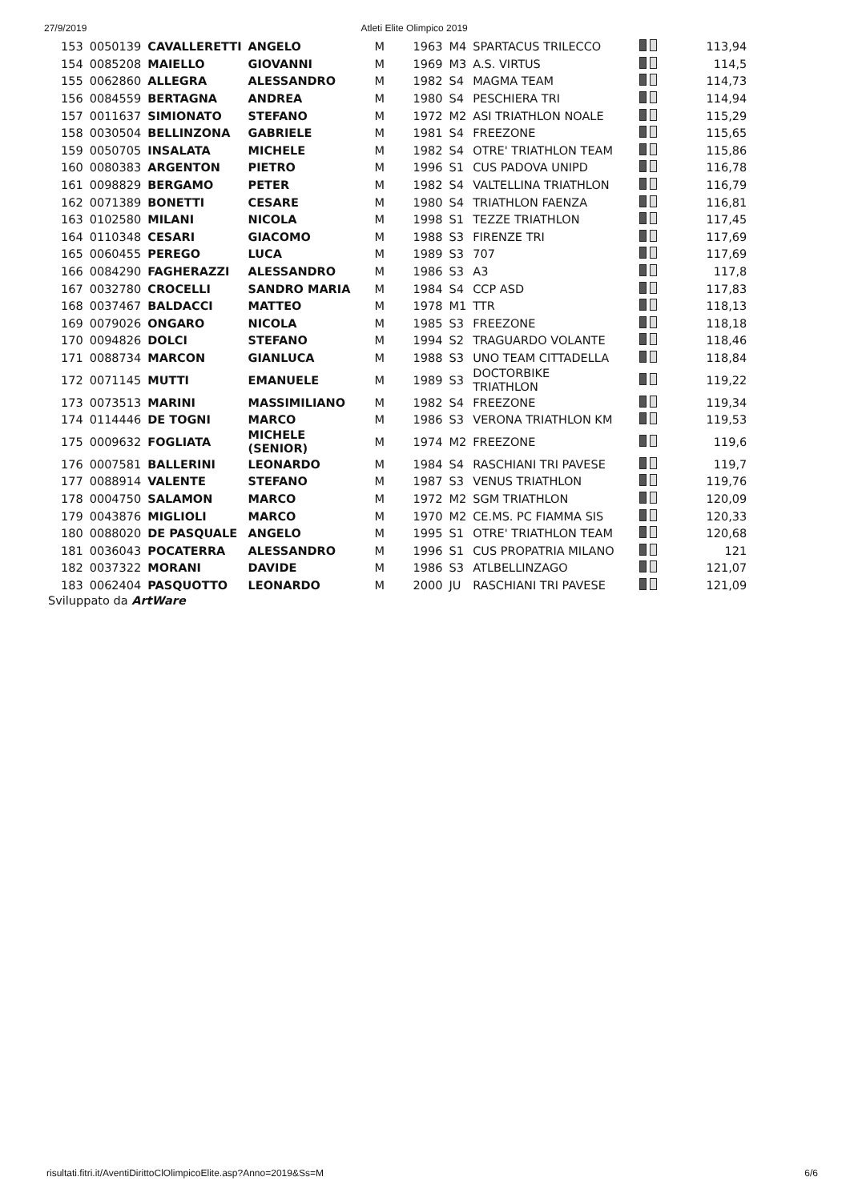27/9/2019 Atleti Elite Olimpico 2019
| 153 | 0050139 | CAVALLERETTI | ANGELO | M | 1963 | M4 | SPARTACUS TRILECCO | | 113,94 |
| 154 | 0085208 | MAIELLO | GIOVANNI | M | 1969 | M3 | A.S. VIRTUS | | 114,5 |
| 155 | 0062860 | ALLEGRA | ALESSANDRO | M | 1982 | S4 | MAGMA TEAM | | 114,73 |
| 156 | 0084559 | BERTAGNA | ANDREA | M | 1980 | S4 | PESCHIERA TRI | | 114,94 |
| 157 | 0011637 | SIMIONATO | STEFANO | M | 1972 | M2 | ASI TRIATHLON NOALE | | 115,29 |
| 158 | 0030504 | BELLINZONA | GABRIELE | M | 1981 | S4 | FREEZONE | | 115,65 |
| 159 | 0050705 | INSALATA | MICHELE | M | 1982 | S4 | OTRE' TRIATHLON TEAM | | 115,86 |
| 160 | 0080383 | ARGENTON | PIETRO | M | 1996 | S1 | CUS PADOVA UNIPD | | 116,78 |
| 161 | 0098829 | BERGAMO | PETER | M | 1982 | S4 | VALTELLINA TRIATHLON | | 116,79 |
| 162 | 0071389 | BONETTI | CESARE | M | 1980 | S4 | TRIATHLON FAENZA | | 116,81 |
| 163 | 0102580 | MILANI | NICOLA | M | 1998 | S1 | TEZZE TRIATHLON | | 117,45 |
| 164 | 0110348 | CESARI | GIACOMO | M | 1988 | S3 | FIRENZE TRI | | 117,69 |
| 165 | 0060455 | PEREGO | LUCA | M | 1989 | S3 | 707 | | 117,69 |
| 166 | 0084290 | FAGHERAZZI | ALESSANDRO | M | 1986 | S3 | A3 | | 117,8 |
| 167 | 0032780 | CROCELLI | SANDRO MARIA | M | 1984 | S4 | CCP ASD | | 117,83 |
| 168 | 0037467 | BALDACCI | MATTEO | M | 1978 | M1 | TTR | | 118,13 |
| 169 | 0079026 | ONGARO | NICOLA | M | 1985 | S3 | FREEZONE | | 118,18 |
| 170 | 0094826 | DOLCI | STEFANO | M | 1994 | S2 | TRAGUARDO VOLANTE | | 118,46 |
| 171 | 0088734 | MARCON | GIANLUCA | M | 1988 | S3 | UNO TEAM CITTADELLA | | 118,84 |
| 172 | 0071145 | MUTTI | EMANUELE | M | 1989 | S3 | DOCTORBIKE TRIATHLON | | 119,22 |
| 173 | 0073513 | MARINI | MASSIMILIANO | M | 1982 | S4 | FREEZONE | | 119,34 |
| 174 | 0114446 | DE TOGNI | MARCO | M | 1986 | S3 | VERONA TRIATHLON KM | | 119,53 |
| 175 | 0009632 | FOGLIATA | MICHELE (SENIOR) | M | 1974 | M2 | FREEZONE | | 119,6 |
| 176 | 0007581 | BALLERINI | LEONARDO | M | 1984 | S4 | RASCHIANI TRI PAVESE | | 119,7 |
| 177 | 0088914 | VALENTE | STEFANO | M | 1987 | S3 | VENUS TRIATHLON | | 119,76 |
| 178 | 0004750 | SALAMON | MARCO | M | 1972 | M2 | SGM TRIATHLON | | 120,09 |
| 179 | 0043876 | MIGLIOLI | MARCO | M | 1970 | M2 | CE.MS. PC FIAMMA SIS | | 120,33 |
| 180 | 0088020 | DE PASQUALE | ANGELO | M | 1995 | S1 | OTRE' TRIATHLON TEAM | | 120,68 |
| 181 | 0036043 | POCATERRA | ALESSANDRO | M | 1996 | S1 | CUS PROPATRIA MILANO | | 121 |
| 182 | 0037322 | MORANI | DAVIDE | M | 1986 | S3 | ATLBELLINZAGO | | 121,07 |
| 183 | 0062404 | PASQUOTTO | LEONARDO | M | 2000 | JU | RASCHIANI TRI PAVESE | | 121,09 |
Sviluppato da ArtWare
risultati.fitri.it/AventiDirittoClOlimpicoElite.asp?Anno=2019&Ss=M 6/6